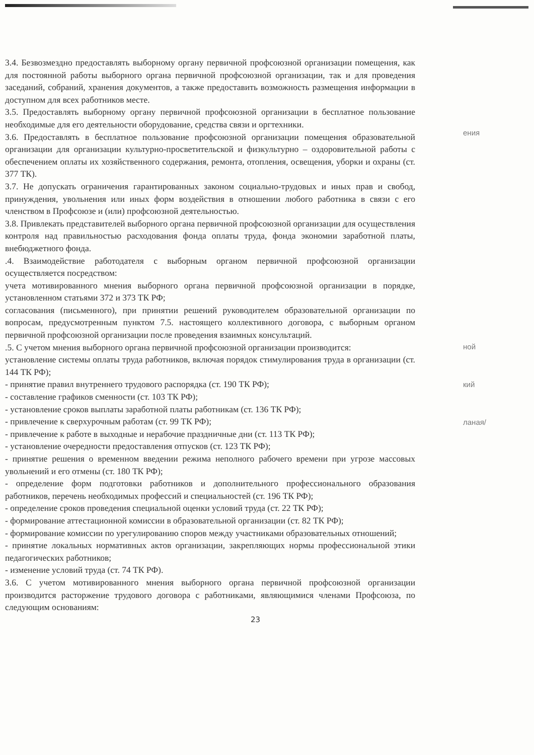3.4. Безвозмездно предоставлять выборному органу первичной профсоюзной организации помещения, как для постоянной работы выборного органа первичной профсоюзной организации, так и для проведения заседаний, собраний, хранения документов, а также предоставить возможность размещения информации в доступном для всех работников месте.
3.5. Предоставлять выборному органу первичной профсоюзной организации в бесплатное пользование необходимые для его деятельности оборудование, средства связи и оргтехники.
3.6. Предоставлять в бесплатное пользование профсоюзной организации помещения образовательной организации для организации культурно-просветительской и физкультурно – оздоровительной работы с обеспечением оплаты их хозяйственного содержания, ремонта, отопления, освещения, уборки и охраны (ст. 377 ТК).
3.7. Не допускать ограничения гарантированных законом социально-трудовых и иных прав и свобод, принуждения, увольнения или иных форм воздействия в отношении любого работника в связи с его членством в Профсоюзе и (или) профсоюзной деятельностью.
3.8. Привлекать представителей выборного органа первичной профсоюзной организации для осуществления контроля над правильностью расходования фонда оплаты труда, фонда экономии заработной платы, внебюджетного фонда.
.4. Взаимодействие работодателя с выборным органом первичной профсоюзной организации осуществляется посредством:
учета мотивированного мнения выборного органа первичной профсоюзной организации в порядке, установленном статьями 372 и 373 ТК РФ;
согласования (письменного), при принятии решений руководителем образовательной организации по вопросам, предусмотренным пунктом 7.5. настоящего коллективного договора, с выборным органом первичной профсоюзной организации после проведения взаимных консультаций.
.5. С учетом мнения выборного органа первичной профсоюзной организации производится:
установление системы оплаты труда работников, включая порядок стимулирования труда в организации (ст. 144 ТК РФ);
- принятие правил внутреннего трудового распорядка (ст. 190 ТК РФ);
- составление графиков сменности (ст. 103 ТК РФ);
- установление сроков выплаты заработной платы работникам (ст. 136 ТК РФ);
- привлечение к сверхурочным работам (ст. 99 ТК РФ);
- привлечение к работе в выходные и нерабочие праздничные дни (ст. 113 ТК РФ);
- установление очередности предоставления отпусков (ст. 123 ТК РФ);
- принятие решения о временном введении режима неполного рабочего времени при угрозе массовых увольнений и его отмены (ст. 180 ТК РФ);
- определение форм подготовки работников и дополнительного профессионального образования работников, перечень необходимых профессий и специальностей (ст. 196 ТК РФ);
- определение сроков проведения специальной оценки условий труда (ст. 22 ТК РФ);
- формирование аттестационной комиссии в образовательной организации (ст. 82 ТК РФ);
- формирование комиссии по урегулированию споров между участниками образовательных отношений;
- принятие локальных нормативных актов организации, закрепляющих нормы профессиональной этики педагогических работников;
- изменение условий труда (ст. 74 ТК РФ).
3.6. С учетом мотивированного мнения выборного органа первичной профсоюзной организации производится расторжение трудового договора с работниками, являющимися членами Профсоюза, по следующим основаниям:
23
ения
ной
кий
ланая/